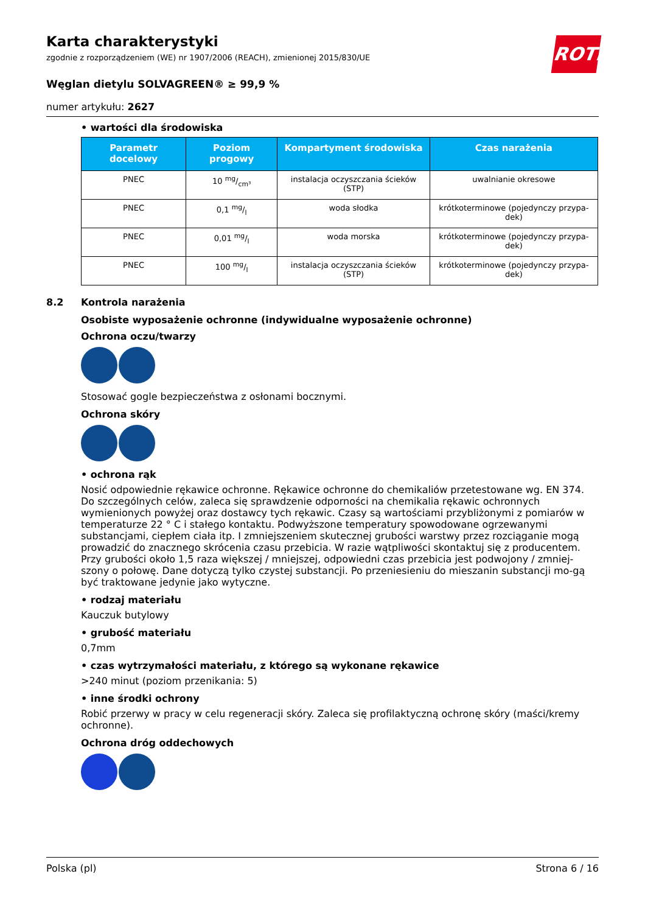ROTH
Karta charakterystyki
zgodnie z rozporządzeniem (WE) nr 1907/2006 (REACH), zmienionej 2015/830/UE
Węglan dietylu SOLVAGREEN® ≥ 99,9 %
numer artykułu: 2627
• wartości dla środowiska
| Parametr docelowy | Poziom progowy | Kompartyment środowiska | Czas narażenia |
| --- | --- | --- | --- |
| PNEC | 10 mg/cm³ | instalacja oczyszczania ścieków (STP) | uwalnianie okresowe |
| PNEC | 0,1 mg/l | woda słodka | krótkoterminowe (pojedynczy przypa-dek) |
| PNEC | 0,01 mg/l | woda morska | krótkoterminowe (pojedynczy przypa-dek) |
| PNEC | 100 mg/l | instalacja oczyszczania ścieków (STP) | krótkoterminowe (pojedynczy przypa-dek) |
8.2 Kontrola narażenia
Osobiste wyposażenie ochronne (indywidualne wyposażenie ochronne)
Ochrona oczu/twarzy
Stosować gogle bezpieczeństwa z osłonami bocznymi.
Ochrona skóry
• ochrona rąk
Nosić odpowiednie rękawice ochronne. Rękawice ochronne do chemikaliów przetestowane wg. EN 374. Do szczególnych celów, zaleca się sprawdzenie odporności na chemikalia rękawic ochronnych wymienionych powyżej oraz dostawcy tych rękawic. Czasy są wartościami przybliżonymi z pomiarów w temperaturze 22 ° C i stałego kontaktu. Podwyższone temperatury spowodowane ogrzewanymi substancjami, ciepłem ciała itp. I zmniejszeniem skutecznej grubości warstwy przez rozciąganie mogą prowadzić do znacznego skrócenia czasu przebicia. W razie wątpliwości skontaktuj się z producentem. Przy grubości około 1,5 raza większej / mniejszej, odpowiedni czas przebicia jest podwojony / zmniej-szony o połowę. Dane dotyczą tylko czystej substancji. Po przeniesieniu do mieszanin substancji mo-gą być traktowane jedynie jako wytyczne.
• rodzaj materiału
Kauczuk butylowy
• grubość materiału
0,7mm
• czas wytrzymałości materiału, z którego są wykonane rękawice
>240 minut (poziom przenikania: 5)
• inne środki ochrony
Robić przerwy w pracy w celu regeneracji skóry. Zaleca się profilaktyczną ochronę skóry (maści/kremy ochronne).
Ochrona dróg oddechowych
Polska (pl) Strona 6 / 16